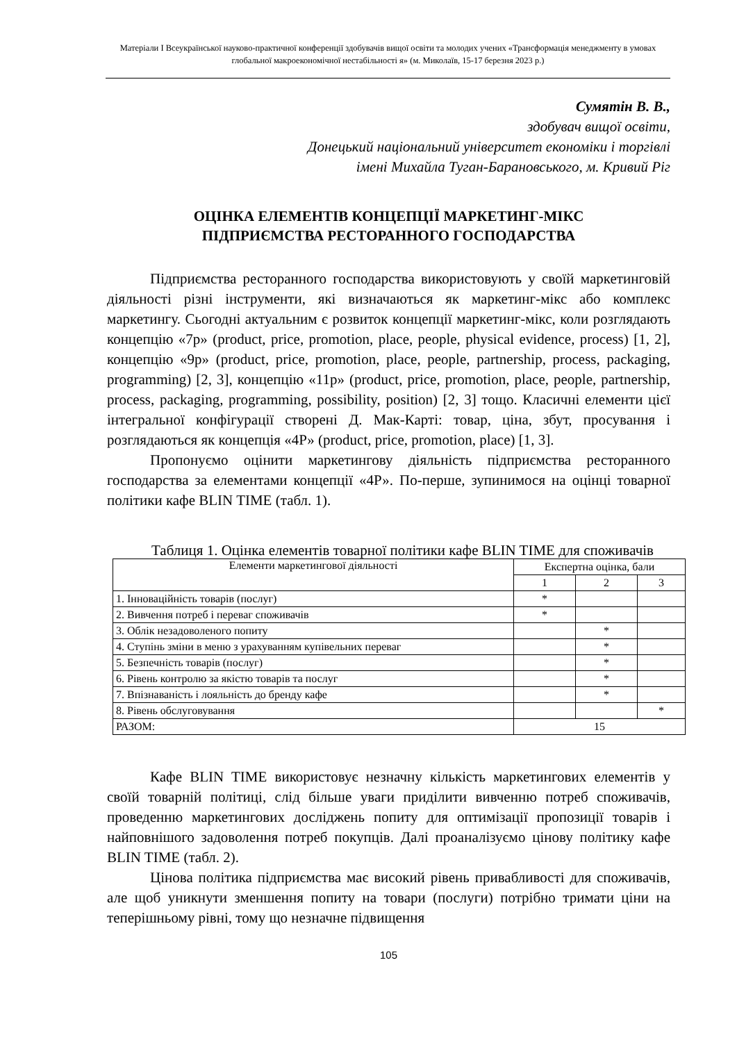Матеріали I Всеукраїнської науково-практичної конференції здобувачів вищої освіти та молодих учених «Трансформація менеджменту в умовах глобальної макроекономічної нестабільності я» (м. Миколаїв, 15-17 березня 2023 р.)
Сумятін В. В.,
здобувач вищої освіти,
Донецький національний університет економіки і торгівлі
імені Михайла Туган-Барановського, м. Кривий Ріг
ОЦІНКА ЕЛЕМЕНТІВ КОНЦЕПЦІЇ МАРКЕТИНГ-МІКС
ПІДПРИЄМСТВА РЕСТОРАННОГО ГОСПОДАРСТВА
Підприємства ресторанного господарства використовують у своїй маркетинговій діяльності різні інструменти, які визначаються як маркетинг-мікс або комплекс маркетингу. Сьогодні актуальним є розвиток концепції маркетинг-мікс, коли розглядають концепцію «7р» (product, price, promotion, place, people, physical evidence, process) [1, 2], концепцію «9р» (product, price, promotion, place, people, partnership, process, packaging, programming) [2, 3], концепцію «11р» (product, price, promotion, place, people, partnership, process, packaging, programming, possibility, position) [2, 3] тощо. Класичні елементи цієї інтегральної конфігурації створені Д. Мак-Карті: товар, ціна, збут, просування і розглядаються як концепція «4Р» (product, price, promotion, place) [1, 3].
Пропонуємо оцінити маркетингову діяльність підприємства ресторанного господарства за елементами концепції «4Р». По-перше, зупинимося на оцінці товарної політики кафе BLIN TIME (табл. 1).
Таблиця 1. Оцінка елементів товарної політики кафе BLIN TIME для споживачів
| Елементи маркетингової діяльності | Експертна оцінка, бали | | |
| --- | --- | --- | --- |
| | 1 | 2 | 3 |
| 1. Інноваційність товарів (послуг) | * | | |
| 2. Вивчення потреб і переваг споживачів | * | | |
| 3. Облік незадоволеного попиту | | * | |
| 4. Ступінь зміни в меню з урахуванням купівельних переваг | | * | |
| 5. Безпечність товарів (послуг) | | * | |
| 6. Рівень контролю за якістю товарів та послуг | | * | |
| 7. Впізнаваність і лояльність до бренду кафе | | * | |
| 8. Рівень обслуговування | | | * |
| РАЗОМ: | 15 | | |
Кафе BLIN TIME використовує незначну кількість маркетингових елементів у своїй товарній політиці, слід більше уваги приділити вивченню потреб споживачів, проведенню маркетингових досліджень попиту для оптимізації пропозиції товарів і найповнішого задоволення потреб покупців. Далі проаналізуємо цінову політику кафе BLIN TIME (табл. 2).
Цінова політика підприємства має високий рівень привабливості для споживачів, але щоб уникнути зменшення попиту на товари (послуги) потрібно тримати ціни на теперішньому рівні, тому що незначне підвищення
105